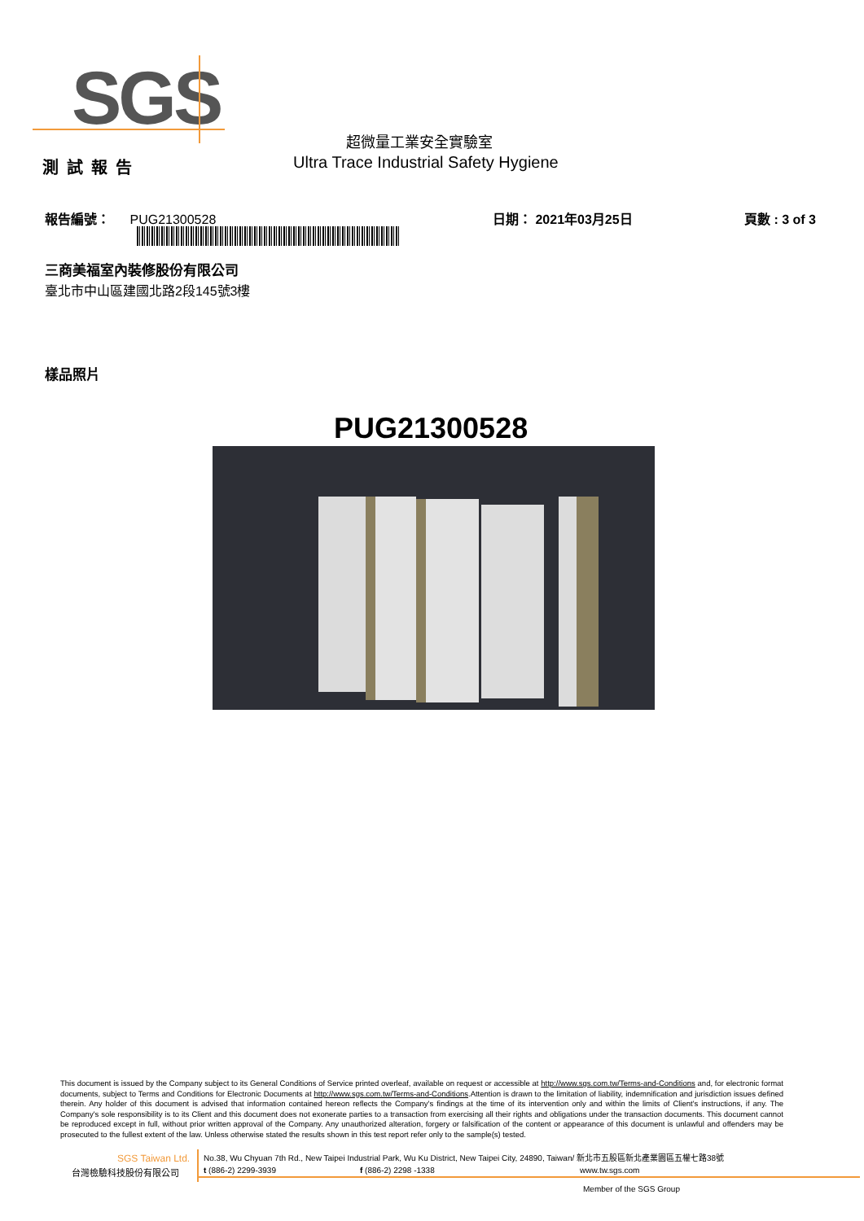SGS
超微量工業安全實驗室
測試報告
Ultra Trace Industrial Safety Hygiene
報告編號： PUG21300528 日期： 2021年03月25日 頁數 : 3 of 3
三商美福室內裝修股份有限公司
臺北市中山區建國北路2段145號3樓
樣品照片
PUG21300528
This document is issued by the Company subject to its General Conditions of Service printed overleaf, available on request or accessible at http://www.sgs.com.tw/Terms-and-Conditions and, for electronic format documents, subject to Terms and Conditions for Electronic Documents at http://www.sgs.com.tw/Terms-and-Conditions.Attention is drawn to the limitation of liability, indemnification and jurisdiction issues defined therein. Any holder of this document is advised that information contained hereon reflects the Company's findings at the time of its intervention only and within the limits of Client's instructions, if any. The Company's sole responsibility is to its Client and this document does not exonerate parties to a transaction from exercising all their rights and obligations under the transaction documents. This document cannot be reproduced except in full, without prior written approval of the Company. Any unauthorized alteration, forgery or falsification of the content or appearance of this document is unlawful and offenders may be prosecuted to the fullest extent of the law. Unless otherwise stated the results shown in this test report refer only to the sample(s) tested.
SGS Taiwan Ltd.
No.38, Wu Chyuan 7th Rd., New Taipei Industrial Park, Wu Ku District, New Taipei City, 24890, Taiwan/ 新北市五股區新北產業園區五權七路38號
台灣檢驗科技股份有限公司 t (886-2) 2299-3939 f (886-2) 2298 -1338 www.tw.sgs.com
Member of the SGS Group